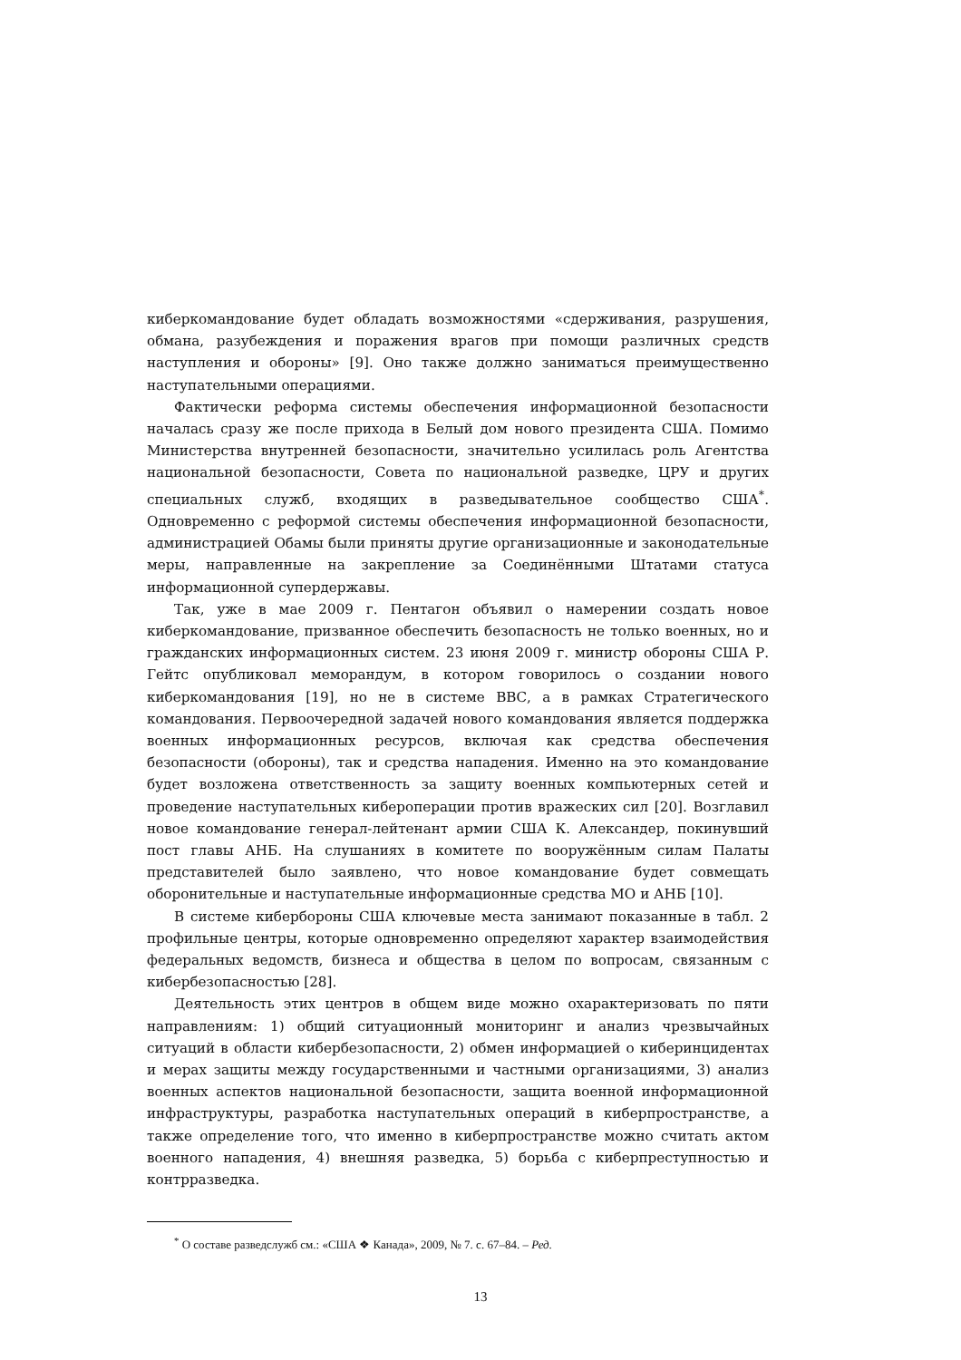киберкомандование будет обладать возможностями «сдерживания, разрушения, обмана, разубеждения и поражения врагов при помощи различных средств наступления и обороны» [9]. Оно также должно заниматься преимущественно наступательными операциями.
Фактически реформа системы обеспечения информационной безопасности началась сразу же после прихода в Белый дом нового президента США. Помимо Министерства внутренней безопасности, значительно усилилась роль Агентства национальной безопасности, Совета по национальной разведке, ЦРУ и других специальных служб, входящих в разведывательное сообщество США<sup>*</sup>. Одновременно с реформой системы обеспечения информационной безопасности, администрацией Обамы были приняты другие организационные и законодательные меры, направленные на закрепление за Соединёнными Штатами статуса информационной супердержавы.
Так, уже в мае 2009 г. Пентагон объявил о намерении создать новое киберкомандование, призванное обеспечить безопасность не только военных, но и гражданских информационных систем. 23 июня 2009 г. министр обороны США Р. Гейтс опубликовал меморандум, в котором говорилось о создании нового киберкомандования [19], но не в системе ВВС, а в рамках Стратегического командования. Первоочередной задачей нового командования является поддержка военных информационных ресурсов, включая как средства обеспечения безопасности (обороны), так и средства нападения. Именно на это командование будет возложена ответственность за защиту военных компьютерных сетей и проведение наступательных кибероперации против вражеских сил [20]. Возглавил новое командование генерал-лейтенант армии США К. Александер, покинувший пост главы АНБ. На слушаниях в комитете по вооружённым силам Палаты представителей было заявлено, что новое командование будет совмещать оборонительные и наступательные информационные средства МО и АНБ [10].
В системе кибербороны США ключевые места занимают показанные в табл. 2 профильные центры, которые одновременно определяют характер взаимодействия федеральных ведомств, бизнеса и общества в целом по вопросам, связанным с кибербезопасностью [28].
Деятельность этих центров в общем виде можно охарактеризовать по пяти направлениям: 1) общий ситуационный мониторинг и анализ чрезвычайных ситуаций в области кибербезопасности, 2) обмен информацией о киберинцидентах и мерах защиты между государственными и частными организациями, 3) анализ военных аспектов национальной безопасности, защита военной информационной инфраструктуры, разработка наступательных операций в киберпространстве, а также определение того, что именно в киберпространстве можно считать актом военного нападения, 4) внешняя разведка, 5) борьба с киберпреступностью и контрразведка.
<sup>*</sup> О составе разведслужб см.: «США ❖ Канада», 2009, № 7. с. 67–84. – Ред.
13